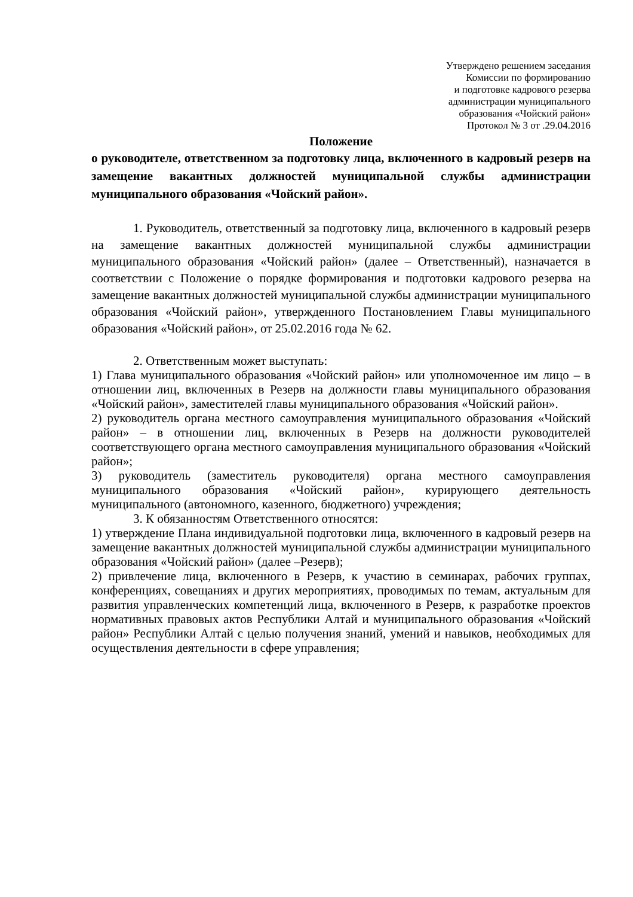Утверждено решением заседания
Комиссии по формированию
и подготовке кадрового резерва
администрации муниципального
образования «Чойский район»
Протокол № 3 от .29.04.2016
Положение
о руководителе, ответственном за подготовку лица, включенного в кадровый резерв на замещение вакантных должностей муниципальной службы администрации муниципального образования «Чойский район».
1. Руководитель, ответственный за подготовку лица, включенного в кадровый резерв на замещение вакантных должностей муниципальной службы администрации муниципального образования «Чойский район» (далее – Ответственный), назначается в соответствии с Положение о порядке формирования и подготовки кадрового резерва на замещение вакантных должностей муниципальной службы администрации муниципального образования «Чойский район», утвержденного Постановлением Главы муниципального образования «Чойский район», от 25.02.2016 года № 62.
2. Ответственным может выступать:
1) Глава муниципального образования «Чойский район» или уполномоченное им лицо – в отношении лиц, включенных в Резерв на должности главы муниципального образования «Чойский район», заместителей главы муниципального образования «Чойский район».
2) руководитель органа местного самоуправления муниципального образования «Чойский район» – в отношении лиц, включенных в Резерв на должности руководителей соответствующего органа местного самоуправления муниципального образования «Чойский район»;
3) руководитель (заместитель руководителя) органа местного самоуправления муниципального образования «Чойский район», курирующего деятельность муниципального (автономного, казенного, бюджетного) учреждения;
3. К обязанностям Ответственного относятся:
1) утверждение Плана индивидуальной подготовки лица, включенного в кадровый резерв на замещение вакантных должностей муниципальной службы администрации муниципального образования «Чойский район» (далее –Резерв);
2) привлечение лица, включенного в Резерв, к участию в семинарах, рабочих группах, конференциях, совещаниях и других мероприятиях, проводимых по темам, актуальным для развития управленческих компетенций лица, включенного в Резерв, к разработке проектов нормативных правовых актов Республики Алтай и муниципального образования «Чойский район» Республики Алтай с целью получения знаний, умений и навыков, необходимых для осуществления деятельности в сфере управления;